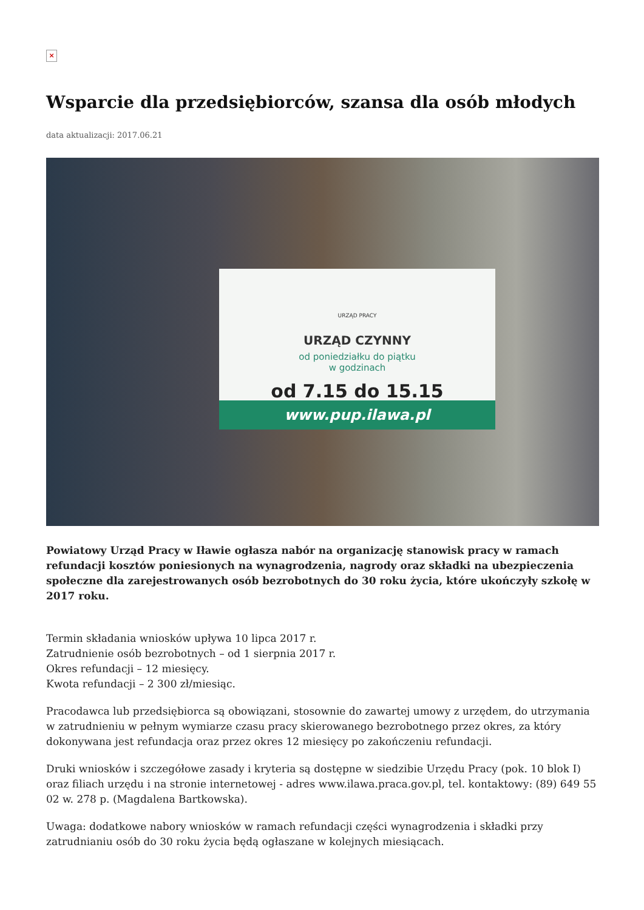×
Wsparcie dla przedsiębiorców, szansa dla osób młodych
data aktualizacji: 2017.06.21
URZĄD PRACY
URZĄD CZYNNY
od poniedziałku do piątku
w godzinach
od 7.15 do 15.15
www.pup.ilawa.pl
Powiatowy Urząd Pracy w Iławie ogłasza nabór na organizację stanowisk pracy w ramach refundacji kosztów poniesionych na wynagrodzenia, nagrody oraz składki na ubezpieczenia społeczne dla zarejestrowanych osób bezrobotnych do 30 roku życia, które ukończyły szkołę w 2017 roku.
Termin składania wniosków upływa 10 lipca 2017 r.
Zatrudnienie osób bezrobotnych – od 1 sierpnia 2017 r.
Okres refundacji – 12 miesięcy.
Kwota refundacji – 2 300 zł/miesiąc.
Pracodawca lub przedsiębiorca są obowiązani, stosownie do zawartej umowy z urzędem, do utrzymania w zatrudnieniu w pełnym wymiarze czasu pracy skierowanego bezrobotnego przez okres, za który dokonywana jest refundacja oraz przez okres 12 miesięcy po zakończeniu refundacji.
Druki wniosków i szczegółowe zasady i kryteria są dostępne w siedzibie Urzędu Pracy (pok. 10 blok I) oraz filiach urzędu i na stronie internetowej - adres www.ilawa.praca.gov.pl, tel. kontaktowy: (89) 649 55 02 w. 278 p. (Magdalena Bartkowska).
Uwaga: dodatkowe nabory wniosków w ramach refundacji części wynagrodzenia i składki przy zatrudnianiu osób do 30 roku życia będą ogłaszane w kolejnych miesiącach.